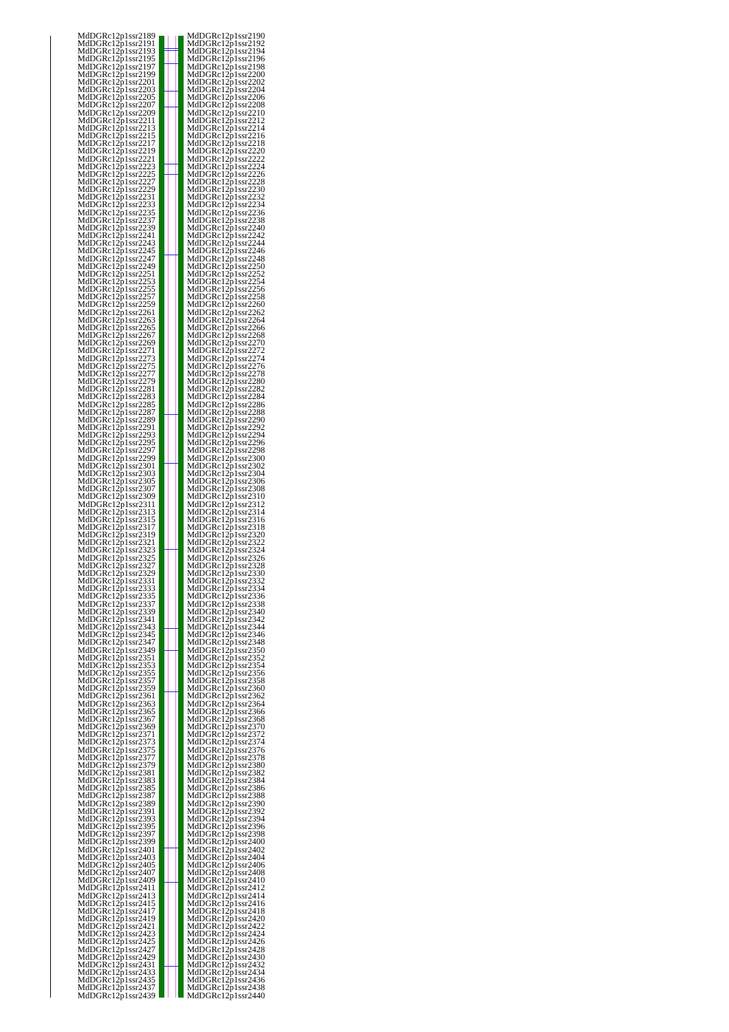MdDGRc12p1ssr2189
MdDGRc12p1ssr2191
MdDGRc12p1ssr2193
MdDGRc12p1ssr2195
MdDGRc12p1ssr2197
MdDGRc12p1ssr2199
MdDGRc12p1ssr2201
MdDGRc12p1ssr2203
MdDGRc12p1ssr2205
MdDGRc12p1ssr2207
MdDGRc12p1ssr2209
MdDGRc12p1ssr2211
MdDGRc12p1ssr2213
MdDGRc12p1ssr2215
MdDGRc12p1ssr2217
MdDGRc12p1ssr2219
MdDGRc12p1ssr2221
MdDGRc12p1ssr2223
MdDGRc12p1ssr2225
MdDGRc12p1ssr2227
MdDGRc12p1ssr2229
MdDGRc12p1ssr2231
MdDGRc12p1ssr2233
MdDGRc12p1ssr2235
MdDGRc12p1ssr2237
MdDGRc12p1ssr2239
MdDGRc12p1ssr2241
MdDGRc12p1ssr2243
MdDGRc12p1ssr2245
MdDGRc12p1ssr2247
MdDGRc12p1ssr2249
MdDGRc12p1ssr2251
MdDGRc12p1ssr2253
MdDGRc12p1ssr2255
MdDGRc12p1ssr2257
MdDGRc12p1ssr2259
MdDGRc12p1ssr2261
MdDGRc12p1ssr2263
MdDGRc12p1ssr2265
MdDGRc12p1ssr2267
MdDGRc12p1ssr2269
MdDGRc12p1ssr2271
MdDGRc12p1ssr2273
MdDGRc12p1ssr2275
MdDGRc12p1ssr2277
MdDGRc12p1ssr2279
MdDGRc12p1ssr2281
MdDGRc12p1ssr2283
MdDGRc12p1ssr2285
MdDGRc12p1ssr2287
MdDGRc12p1ssr2289
MdDGRc12p1ssr2291
MdDGRc12p1ssr2293
MdDGRc12p1ssr2295
MdDGRc12p1ssr2297
MdDGRc12p1ssr2299
MdDGRc12p1ssr2301
MdDGRc12p1ssr2303
MdDGRc12p1ssr2305
MdDGRc12p1ssr2307
MdDGRc12p1ssr2309
MdDGRc12p1ssr2311
MdDGRc12p1ssr2313
MdDGRc12p1ssr2315
MdDGRc12p1ssr2317
MdDGRc12p1ssr2319
MdDGRc12p1ssr2321
MdDGRc12p1ssr2323
MdDGRc12p1ssr2325
MdDGRc12p1ssr2327
MdDGRc12p1ssr2329
MdDGRc12p1ssr2331
MdDGRc12p1ssr2333
MdDGRc12p1ssr2335
MdDGRc12p1ssr2337
MdDGRc12p1ssr2339
MdDGRc12p1ssr2341
MdDGRc12p1ssr2343
MdDGRc12p1ssr2345
MdDGRc12p1ssr2347
MdDGRc12p1ssr2349
MdDGRc12p1ssr2351
MdDGRc12p1ssr2353
MdDGRc12p1ssr2355
MdDGRc12p1ssr2357
MdDGRc12p1ssr2359
MdDGRc12p1ssr2361
MdDGRc12p1ssr2363
MdDGRc12p1ssr2365
MdDGRc12p1ssr2367
MdDGRc12p1ssr2369
MdDGRc12p1ssr2371
MdDGRc12p1ssr2373
MdDGRc12p1ssr2375
MdDGRc12p1ssr2377
MdDGRc12p1ssr2379
MdDGRc12p1ssr2381
MdDGRc12p1ssr2383
MdDGRc12p1ssr2385
MdDGRc12p1ssr2387
MdDGRc12p1ssr2389
MdDGRc12p1ssr2391
MdDGRc12p1ssr2393
MdDGRc12p1ssr2395
MdDGRc12p1ssr2397
MdDGRc12p1ssr2399
MdDGRc12p1ssr2401
MdDGRc12p1ssr2403
MdDGRc12p1ssr2405
MdDGRc12p1ssr2407
MdDGRc12p1ssr2409
MdDGRc12p1ssr2411
MdDGRc12p1ssr2413
MdDGRc12p1ssr2415
MdDGRc12p1ssr2417
MdDGRc12p1ssr2419
MdDGRc12p1ssr2421
MdDGRc12p1ssr2423
MdDGRc12p1ssr2425
MdDGRc12p1ssr2427
MdDGRc12p1ssr2429
MdDGRc12p1ssr2431
MdDGRc12p1ssr2433
MdDGRc12p1ssr2435
MdDGRc12p1ssr2437
MdDGRc12p1ssr2439
MdDGRc12p1ssr2190
MdDGRc12p1ssr2192
MdDGRc12p1ssr2194
MdDGRc12p1ssr2196
MdDGRc12p1ssr2198
MdDGRc12p1ssr2200
MdDGRc12p1ssr2202
MdDGRc12p1ssr2204
MdDGRc12p1ssr2206
MdDGRc12p1ssr2208
MdDGRc12p1ssr2210
MdDGRc12p1ssr2212
MdDGRc12p1ssr2214
MdDGRc12p1ssr2216
MdDGRc12p1ssr2218
MdDGRc12p1ssr2220
MdDGRc12p1ssr2222
MdDGRc12p1ssr2224
MdDGRc12p1ssr2226
MdDGRc12p1ssr2228
MdDGRc12p1ssr2230
MdDGRc12p1ssr2232
MdDGRc12p1ssr2234
MdDGRc12p1ssr2236
MdDGRc12p1ssr2238
MdDGRc12p1ssr2240
MdDGRc12p1ssr2242
MdDGRc12p1ssr2244
MdDGRc12p1ssr2246
MdDGRc12p1ssr2248
MdDGRc12p1ssr2250
MdDGRc12p1ssr2252
MdDGRc12p1ssr2254
MdDGRc12p1ssr2256
MdDGRc12p1ssr2258
MdDGRc12p1ssr2260
MdDGRc12p1ssr2262
MdDGRc12p1ssr2264
MdDGRc12p1ssr2266
MdDGRc12p1ssr2268
MdDGRc12p1ssr2270
MdDGRc12p1ssr2272
MdDGRc12p1ssr2274
MdDGRc12p1ssr2276
MdDGRc12p1ssr2278
MdDGRc12p1ssr2280
MdDGRc12p1ssr2282
MdDGRc12p1ssr2284
MdDGRc12p1ssr2286
MdDGRc12p1ssr2288
MdDGRc12p1ssr2290
MdDGRc12p1ssr2292
MdDGRc12p1ssr2294
MdDGRc12p1ssr2296
MdDGRc12p1ssr2298
MdDGRc12p1ssr2300
MdDGRc12p1ssr2302
MdDGRc12p1ssr2304
MdDGRc12p1ssr2306
MdDGRc12p1ssr2308
MdDGRc12p1ssr2310
MdDGRc12p1ssr2312
MdDGRc12p1ssr2314
MdDGRc12p1ssr2316
MdDGRc12p1ssr2318
MdDGRc12p1ssr2320
MdDGRc12p1ssr2322
MdDGRc12p1ssr2324
MdDGRc12p1ssr2326
MdDGRc12p1ssr2328
MdDGRc12p1ssr2330
MdDGRc12p1ssr2332
MdDGRc12p1ssr2334
MdDGRc12p1ssr2336
MdDGRc12p1ssr2338
MdDGRc12p1ssr2340
MdDGRc12p1ssr2342
MdDGRc12p1ssr2344
MdDGRc12p1ssr2346
MdDGRc12p1ssr2348
MdDGRc12p1ssr2350
MdDGRc12p1ssr2352
MdDGRc12p1ssr2354
MdDGRc12p1ssr2356
MdDGRc12p1ssr2358
MdDGRc12p1ssr2360
MdDGRc12p1ssr2362
MdDGRc12p1ssr2364
MdDGRc12p1ssr2366
MdDGRc12p1ssr2368
MdDGRc12p1ssr2370
MdDGRc12p1ssr2372
MdDGRc12p1ssr2374
MdDGRc12p1ssr2376
MdDGRc12p1ssr2378
MdDGRc12p1ssr2380
MdDGRc12p1ssr2382
MdDGRc12p1ssr2384
MdDGRc12p1ssr2386
MdDGRc12p1ssr2388
MdDGRc12p1ssr2390
MdDGRc12p1ssr2392
MdDGRc12p1ssr2394
MdDGRc12p1ssr2396
MdDGRc12p1ssr2398
MdDGRc12p1ssr2400
MdDGRc12p1ssr2402
MdDGRc12p1ssr2404
MdDGRc12p1ssr2406
MdDGRc12p1ssr2408
MdDGRc12p1ssr2410
MdDGRc12p1ssr2412
MdDGRc12p1ssr2414
MdDGRc12p1ssr2416
MdDGRc12p1ssr2418
MdDGRc12p1ssr2420
MdDGRc12p1ssr2422
MdDGRc12p1ssr2424
MdDGRc12p1ssr2426
MdDGRc12p1ssr2428
MdDGRc12p1ssr2430
MdDGRc12p1ssr2432
MdDGRc12p1ssr2434
MdDGRc12p1ssr2436
MdDGRc12p1ssr2438
MdDGRc12p1ssr2440